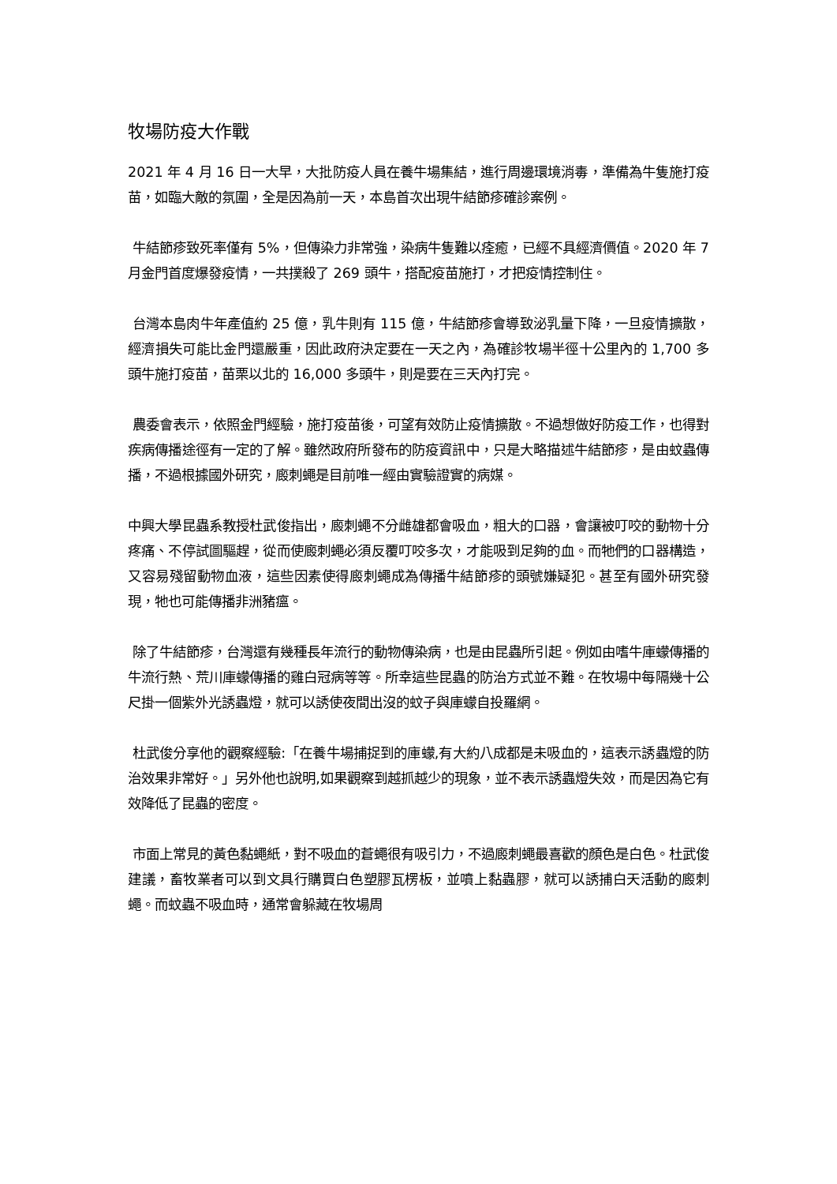牧場防疫大作戰
2021 年 4 月 16 日一大早，大批防疫人員在養牛場集結，進行周邊環境消毒，準備為牛隻施打疫苗，如臨大敵的氛圍，全是因為前一天，本島首次出現牛結節疹確診案例。
牛結節疹致死率僅有 5%，但傳染力非常強，染病牛隻難以痊癒，已經不具經濟價值。2020 年 7 月金門首度爆發疫情，一共撲殺了 269 頭牛，搭配疫苗施打，才把疫情控制住。
台灣本島肉牛年產值約 25 億，乳牛則有 115 億，牛結節疹會導致泌乳量下降，一旦疫情擴散，經濟損失可能比金門還嚴重，因此政府決定要在一天之內，為確診牧場半徑十公里內的 1,700 多頭牛施打疫苗，苗栗以北的 16,000 多頭牛，則是要在三天內打完。
農委會表示，依照金門經驗，施打疫苗後，可望有效防止疫情擴散。不過想做好防疫工作，也得對疾病傳播途徑有一定的了解。雖然政府所發布的防疫資訊中，只是大略描述牛結節疹，是由蚊蟲傳播，不過根據國外研究，廄刺蠅是目前唯一經由實驗證實的病媒。
中興大學昆蟲系教授杜武俊指出，廄刺蠅不分雌雄都會吸血，粗大的口器，會讓被叮咬的動物十分疼痛、不停試圖驅趕，從而使廄刺蠅必須反覆叮咬多次，才能吸到足夠的血。而牠們的口器構造，又容易殘留動物血液，這些因素使得廄刺蠅成為傳播牛結節疹的頭號嫌疑犯。甚至有國外研究發現，牠也可能傳播非洲豬瘟。
除了牛結節疹，台灣還有幾種長年流行的動物傳染病，也是由昆蟲所引起。例如由嗜牛庫蠓傳播的牛流行熱、荒川庫蠓傳播的雞白冠病等等。所幸這些昆蟲的防治方式並不難。在牧場中每隔幾十公尺掛一個紫外光誘蟲燈，就可以誘使夜間出沒的蚊子與庫蠓自投羅網。
杜武俊分享他的觀察經驗:「在養牛場捕捉到的庫蠓,有大約八成都是未吸血的，這表示誘蟲燈的防治效果非常好。」另外他也說明,如果觀察到越抓越少的現象，並不表示誘蟲燈失效，而是因為它有效降低了昆蟲的密度。
市面上常見的黃色黏蠅紙，對不吸血的蒼蠅很有吸引力，不過廄刺蠅最喜歡的顏色是白色。杜武俊建議，畜牧業者可以到文具行購買白色塑膠瓦楞板，並噴上黏蟲膠，就可以誘捕白天活動的廄刺蠅。而蚊蟲不吸血時，通常會躲藏在牧場周